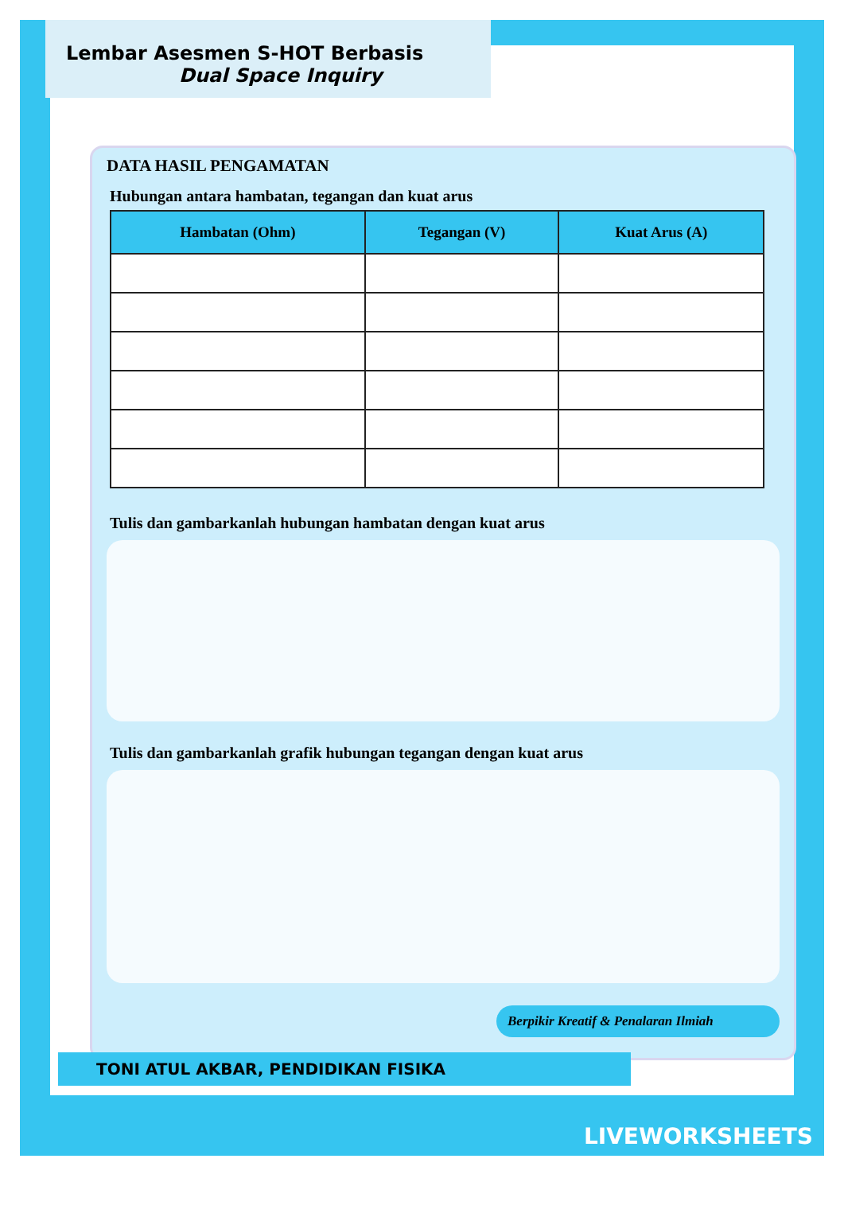Lembar Asesmen S-HOT Berbasis
Dual Space Inquiry
DATA HASIL PENGAMATAN
Hubungan antara hambatan, tegangan dan kuat arus
| Hambatan (Ohm) | Tegangan (V) | Kuat Arus (A) |
| --- | --- | --- |
Tulis dan gambarkanlah hubungan hambatan dengan kuat arus
Tulis dan gambarkanlah grafik hubungan tegangan dengan kuat arus
Berpikir Kreatif & Penalaran Ilmiah
TONI ATUL AKBAR, PENDIDIKAN FISIKA
LIVEWORKSHEETS